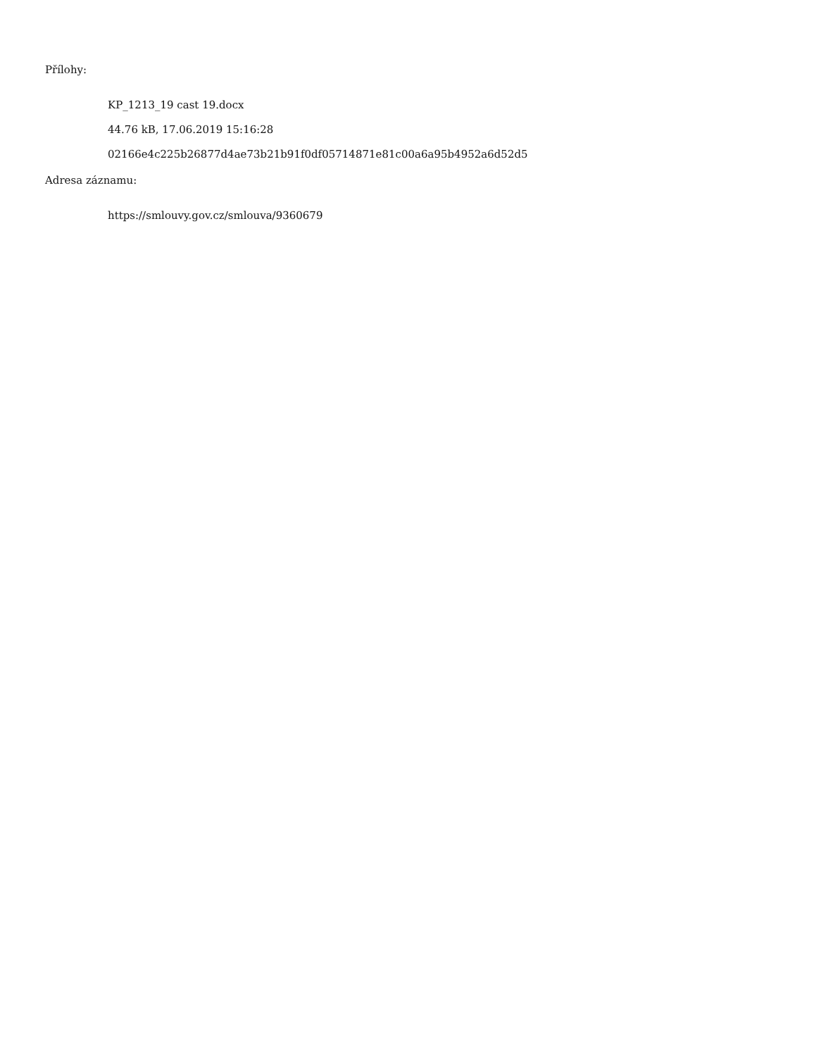Přílohy:
KP_1213_19 cast 19.docx
44.76 kB, 17.06.2019 15:16:28
02166e4c225b26877d4ae73b21b91f0df05714871e81c00a6a95b4952a6d52d5
Adresa záznamu:
https://smlouvy.gov.cz/smlouva/9360679